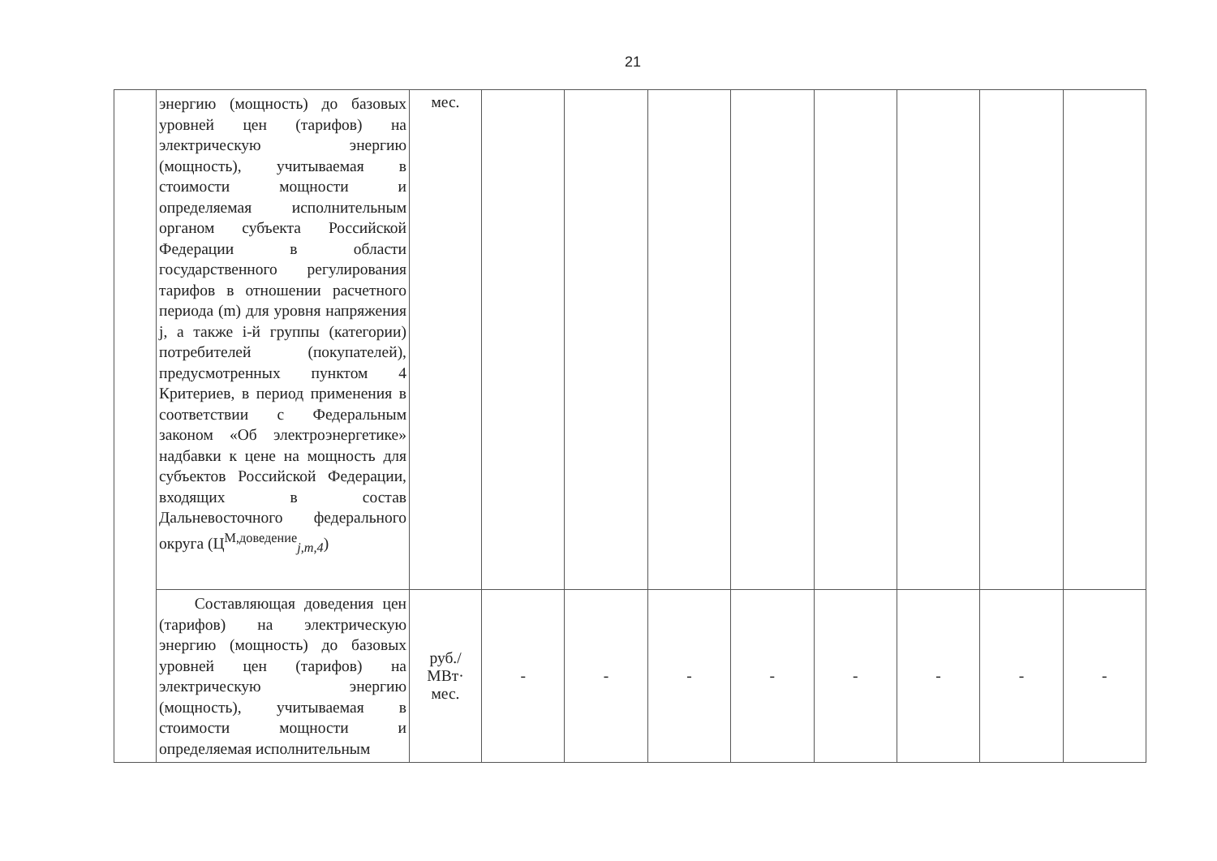21
| | энергию (мощность) до базовых уровней цен (тарифов) на электрическую энергию (мощность), учитываемая в стоимости мощности и определяемая исполнительным органом субъекта Российской Федерации в области государственного регулирования тарифов в отношении расчетного периода (m) для уровня напряжения j, а также i-й группы (категории) потребителей (покупателей), предусмотренных пунктом 4 Критериев, в период применения в соответствии с Федеральным законом «Об электроэнергетике» надбавки к цене на мощность для субъектов Российской Федерации, входящих в состав Дальневосточного федерального округа (Ц<sup>М,доведение</sup><sub>j,m,4</sub>) | мес. | | | | | | | | |
| | Составляющая доведения цен (тарифов) на электрическую энергию (мощность) до базовых уровней цен (тарифов) на электрическую энергию (мощность), учитываемая в стоимости мощности и определяемая исполнительным | руб./ МВт· мес. | - | - | - | - | - | - | - | - |